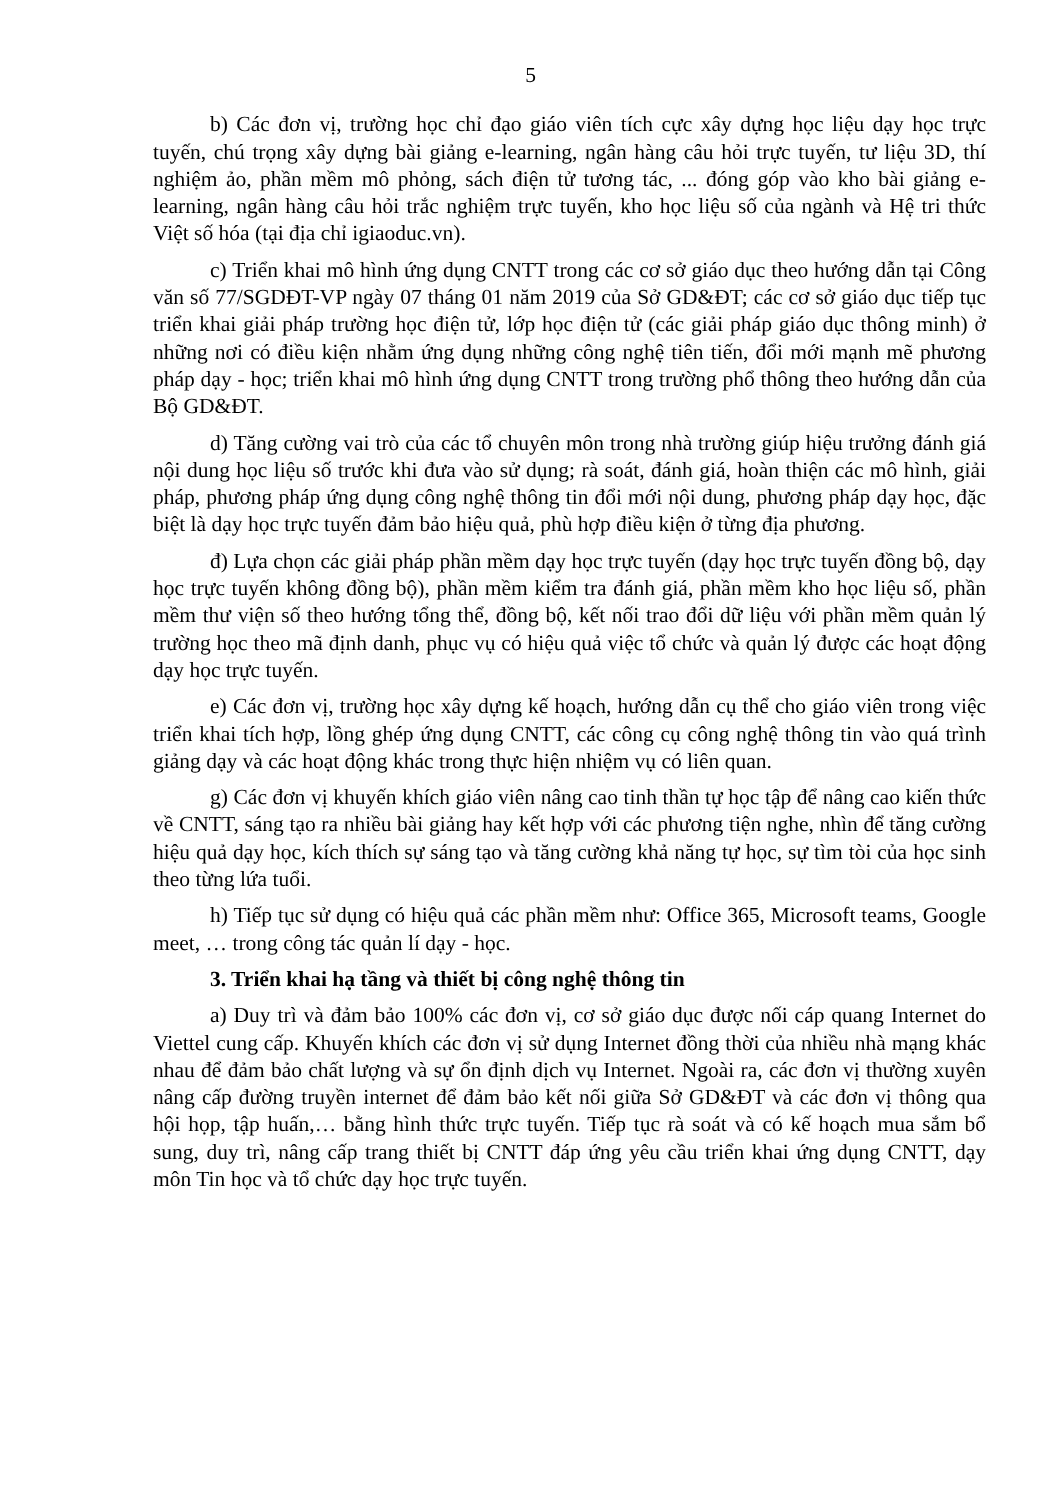5
b) Các đơn vị, trường học chỉ đạo giáo viên tích cực xây dựng học liệu dạy học trực tuyến, chú trọng xây dựng bài giảng e-learning, ngân hàng câu hỏi trực tuyến, tư liệu 3D, thí nghiệm ảo, phần mềm mô phỏng, sách điện tử tương tác, ... đóng góp vào kho bài giảng e-learning, ngân hàng câu hỏi trắc nghiệm trực tuyến, kho học liệu số của ngành và Hệ tri thức Việt số hóa (tại địa chỉ igiaoduc.vn).
c) Triển khai mô hình ứng dụng CNTT trong các cơ sở giáo dục theo hướng dẫn tại Công văn số 77/SGDĐT-VP ngày 07 tháng 01 năm 2019 của Sở GD&ĐT; các cơ sở giáo dục tiếp tục triển khai giải pháp trường học điện tử, lớp học điện tử (các giải pháp giáo dục thông minh) ở những nơi có điều kiện nhằm ứng dụng những công nghệ tiên tiến, đổi mới mạnh mẽ phương pháp dạy - học; triển khai mô hình ứng dụng CNTT trong trường phổ thông theo hướng dẫn của Bộ GD&ĐT.
d) Tăng cường vai trò của các tổ chuyên môn trong nhà trường giúp hiệu trưởng đánh giá nội dung học liệu số trước khi đưa vào sử dụng; rà soát, đánh giá, hoàn thiện các mô hình, giải pháp, phương pháp ứng dụng công nghệ thông tin đổi mới nội dung, phương pháp dạy học, đặc biệt là dạy học trực tuyến đảm bảo hiệu quả, phù hợp điều kiện ở từng địa phương.
đ) Lựa chọn các giải pháp phần mềm dạy học trực tuyến (dạy học trực tuyến đồng bộ, dạy học trực tuyến không đồng bộ), phần mềm kiểm tra đánh giá, phần mềm kho học liệu số, phần mềm thư viện số theo hướng tổng thể, đồng bộ, kết nối trao đổi dữ liệu với phần mềm quản lý trường học theo mã định danh, phục vụ có hiệu quả việc tổ chức và quản lý được các hoạt động dạy học trực tuyến.
e) Các đơn vị, trường học xây dựng kế hoạch, hướng dẫn cụ thể cho giáo viên trong việc triển khai tích hợp, lồng ghép ứng dụng CNTT, các công cụ công nghệ thông tin vào quá trình giảng dạy và các hoạt động khác trong thực hiện nhiệm vụ có liên quan.
g) Các đơn vị khuyến khích giáo viên nâng cao tinh thần tự học tập để nâng cao kiến thức về CNTT, sáng tạo ra nhiều bài giảng hay kết hợp với các phương tiện nghe, nhìn để tăng cường hiệu quả dạy học, kích thích sự sáng tạo và tăng cường khả năng tự học, sự tìm tòi của học sinh theo từng lứa tuổi.
h) Tiếp tục sử dụng có hiệu quả các phần mềm như: Office 365, Microsoft teams, Google meet, … trong công tác quản lí dạy - học.
3. Triển khai hạ tầng và thiết bị công nghệ thông tin
a) Duy trì và đảm bảo 100% các đơn vị, cơ sở giáo dục được nối cáp quang Internet do Viettel cung cấp. Khuyến khích các đơn vị sử dụng Internet đồng thời của nhiều nhà mạng khác nhau để đảm bảo chất lượng và sự ổn định dịch vụ Internet. Ngoài ra, các đơn vị thường xuyên nâng cấp đường truyền internet để đảm bảo kết nối giữa Sở GD&ĐT và các đơn vị thông qua hội họp, tập huấn,… bằng hình thức trực tuyến. Tiếp tục rà soát và có kế hoạch mua sắm bổ sung, duy trì, nâng cấp trang thiết bị CNTT đáp ứng yêu cầu triển khai ứng dụng CNTT, dạy môn Tin học và tổ chức dạy học trực tuyến.